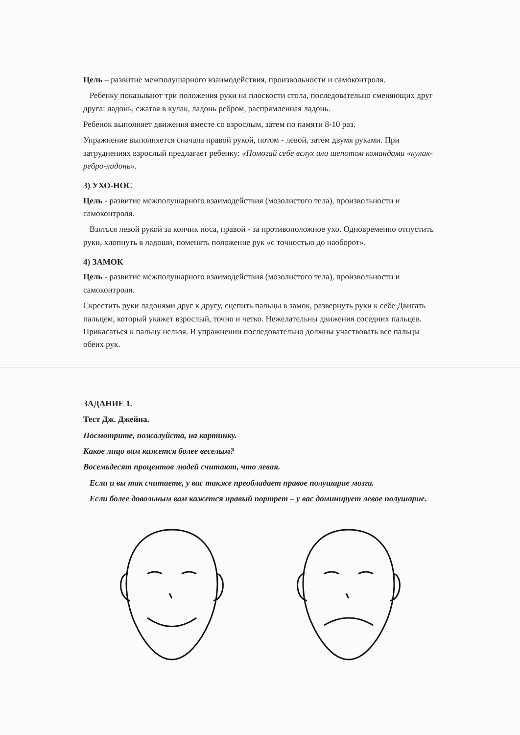Цель – развитие межполушарного взаимодействия, произвольности и самоконтроля.
Ребенку показывают три положения руки на плоскости стола, последовательно сменяющих друг друга: ладонь, сжатая в кулак, ладонь ребром, распрямленная ладонь.
Ребенок выполняет движения вместе со взрослым, затем по памяти 8-10 раз.
Упражнение выполняется сначала правой рукой, потом - левой, затем двумя руками. При затруднениях взрослый предлагает ребенку: «Помогай себе вслух или шепотом командами «кулак-ребро-ладонь».
3) УХО-НОС
Цель - развитие межполушарного взаимодействия (мозолистого тела), произвольности и самоконтроля.
Взяться левой рукой за кончик носа, правой - за противоположное ухо. Одновременно отпустить руки, хлопнуть в ладоши, поменять положение рук «с точностью до наоборот».
4) ЗАМОК
Цель - развитие межполушарного взаимодействия (мозолистого тела), произвольности и самоконтроля.
Скрестить руки ладонями друг к другу, сцепить пальцы в замок, развернуть руки к себе Двигать пальцем, который укажет взрослый, точно и четко. Нежелательны движения соседних пальцев. Прикасаться к пальцу нельзя. В упражнении последовательно должны участвовать все пальцы обеих рук.
ЗАДАНИЕ 1.
Тест Дж. Джейна.
Посмотрите, пожалуйста, на картинку.
Какое лицо вам кажется более веселым?
Восемьдесят процентов людей считают, что левая.
Если и вы так считаете, у вас также преобладает правое полушарие мозга.
Если более довольным вам кажется правый портрет – у вас доминирует левое полушарие.